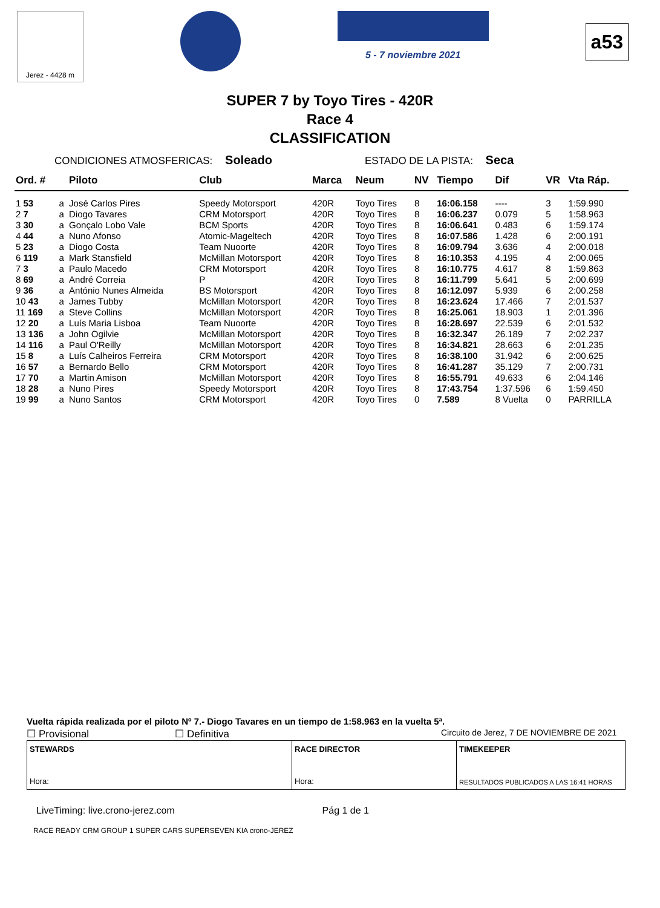Jerez - 4428 m
5 - 7 noviembre 2021
a53
SUPER 7 by Toyo Tires - 420R
Race 4
CLASSIFICATION
CONDICIONES ATMOSFERICAS: Soleado ESTADO DE LA PISTA: Seca
| Ord. # | | Piloto | Club | Marca | Neum | NV | Tiempo | Dif | VR | Vta Ráp. |
| --- | --- | --- | --- | --- | --- | --- | --- | --- | --- | --- |
| 1 53 | a | José Carlos Pires | Speedy Motorsport | 420R | Toyo Tires | 8 | 16:06.158 | ---- | 3 | 1:59.990 |
| 2 7 | a | Diogo Tavares | CRM Motorsport | 420R | Toyo Tires | 8 | 16:06.237 | 0.079 | 5 | 1:58.963 |
| 3 30 | a | Gonçalo Lobo Vale | BCM Sports | 420R | Toyo Tires | 8 | 16:06.641 | 0.483 | 6 | 1:59.174 |
| 4 44 | a | Nuno Afonso | Atomic-Mageltech | 420R | Toyo Tires | 8 | 16:07.586 | 1.428 | 6 | 2:00.191 |
| 5 23 | a | Diogo Costa | Team Nuoorte | 420R | Toyo Tires | 8 | 16:09.794 | 3.636 | 4 | 2:00.018 |
| 6 119 | a | Mark Stansfield | McMillan Motorsport | 420R | Toyo Tires | 8 | 16:10.353 | 4.195 | 4 | 2:00.065 |
| 7 3 | a | Paulo Macedo | CRM Motorsport | 420R | Toyo Tires | 8 | 16:10.775 | 4.617 | 8 | 1:59.863 |
| 8 69 | a | André Correia | P | 420R | Toyo Tires | 8 | 16:11.799 | 5.641 | 5 | 2:00.699 |
| 9 36 | a | António Nunes Almeida | BS Motorsport | 420R | Toyo Tires | 8 | 16:12.097 | 5.939 | 6 | 2:00.258 |
| 10 43 | a | James Tubby | McMillan Motorsport | 420R | Toyo Tires | 8 | 16:23.624 | 17.466 | 7 | 2:01.537 |
| 11 169 | a | Steve Collins | McMillan Motorsport | 420R | Toyo Tires | 8 | 16:25.061 | 18.903 | 1 | 2:01.396 |
| 12 20 | a | Luís Maria Lisboa | Team Nuoorte | 420R | Toyo Tires | 8 | 16:28.697 | 22.539 | 6 | 2:01.532 |
| 13 136 | a | John Ogilvie | McMillan Motorsport | 420R | Toyo Tires | 8 | 16:32.347 | 26.189 | 7 | 2:02.237 |
| 14 116 | a | Paul O'Reilly | McMillan Motorsport | 420R | Toyo Tires | 8 | 16:34.821 | 28.663 | 6 | 2:01.235 |
| 15 8 | a | Luís Calheiros Ferreira | CRM Motorsport | 420R | Toyo Tires | 8 | 16:38.100 | 31.942 | 6 | 2:00.625 |
| 16 57 | a | Bernardo Bello | CRM Motorsport | 420R | Toyo Tires | 8 | 16:41.287 | 35.129 | 7 | 2:00.731 |
| 17 70 | a | Martin Amison | McMillan Motorsport | 420R | Toyo Tires | 8 | 16:55.791 | 49.633 | 6 | 2:04.146 |
| 18 28 | a | Nuno Pires | Speedy Motorsport | 420R | Toyo Tires | 8 | 17:43.754 | 1:37.596 | 6 | 1:59.450 |
| 19 99 | a | Nuno Santos | CRM Motorsport | 420R | Toyo Tires | 0 | 7.589 | 8 Vuelta | 0 | PARRILLA |
Vuelta rápida realizada por el piloto Nº 7.- Diogo Tavares en un tiempo de 1:58.963 en la vuelta 5ª.
☐ Provisional ☐ Definitiva Circuito de Jerez, 7 DE NOVIEMBRE DE 2021
STEWARDS
Hora:
RACE DIRECTOR
Hora:
TIMEKEEPER
RESULTADOS PUBLICADOS A LAS 16:41 HORAS
LiveTiming: live.crono-jerez.com Pág 1 de 1
RACE READY CRM GROUP 1 SUPER CARS SUPERSEVEN KIA crono-JEREZ